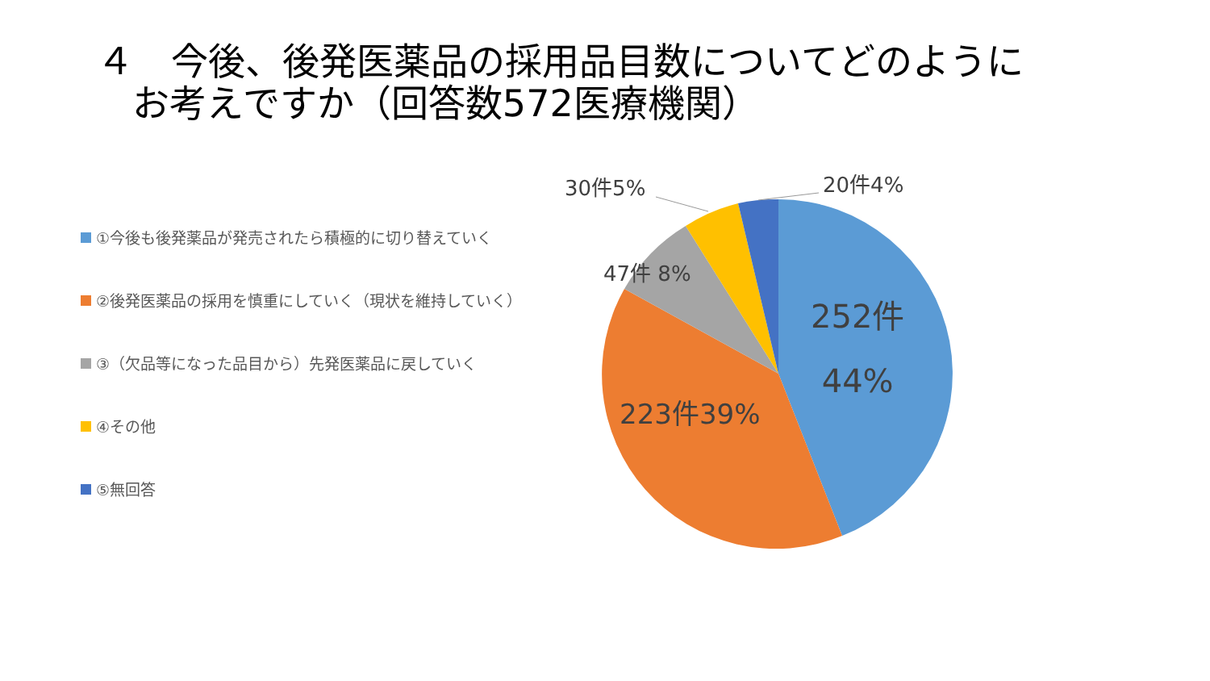４　今後、後発医薬品の採用品目数についてどのように
お考えですか（回答数572医療機関）
①今後も後発薬品が発売されたら積極的に切り替えていく
②後発医薬品の採用を慎重にしていく（現状を維持していく）
③（欠品等になった品目から）先発医薬品に戻していく
④その他
⑤無回答
30件5% 20件4%
47件 8%
252件
44%
223件39%